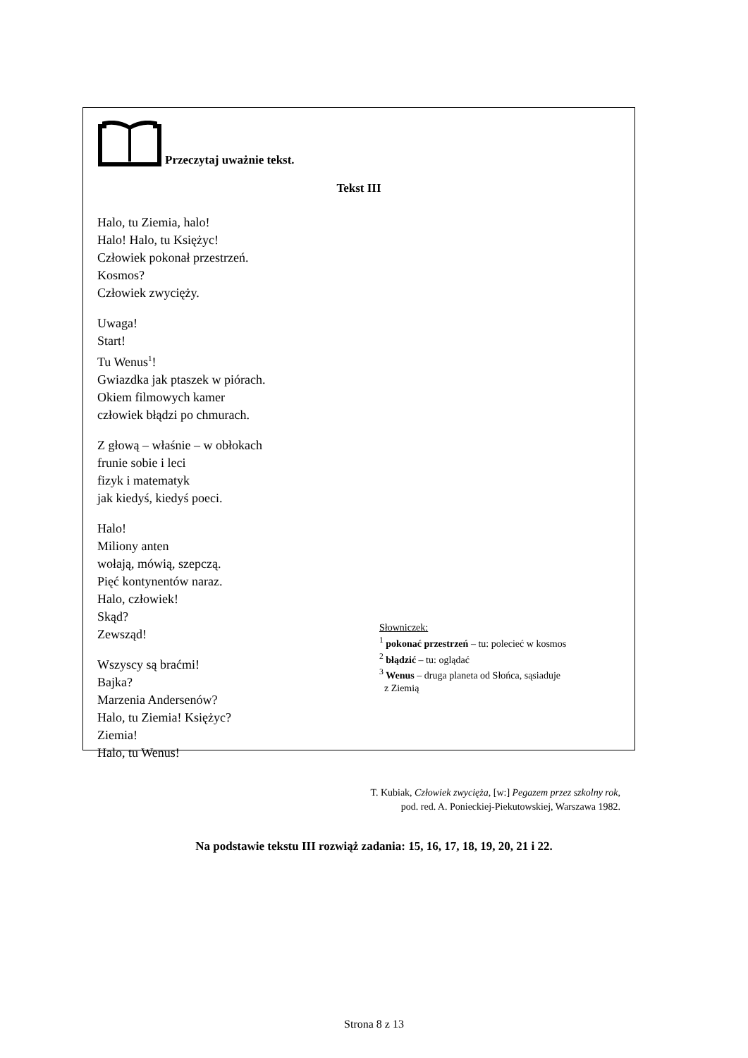Przeczytaj uważnie tekst.
Tekst III
Halo, tu Ziemia, halo!
Halo! Halo, tu Księżyc!
Człowiek pokonał przestrzeń.
Kosmos?
Człowiek zwycięży.
Uwaga!
Start!
Tu Wenus<sup>1</sup>!
Gwiazdka jak ptaszek w piórach.
Okiem filmowych kamer
człowiek błądzi po chmurach.
Z głową – właśnie – w obłokach
frunie sobie i leci
fizyk i matematyk
jak kiedyś, kiedyś poeci.
Halo!
Miliony anten
wołają, mówią, szepczą.
Pięć kontynentów naraz.
Halo, człowiek!
Skąd?
Zewsząd!
Wszyscy są braćmi!
Bajka?
Marzenia Andersenów?
Halo, tu Ziemia! Księżyc?
Ziemia!
Halo, tu Wenus!
Słowniczek:
<sup>1</sup> pokonać przestrzeń – tu: polecieć w kosmos
<sup>2</sup> błądzić – tu: oglądać
<sup>3</sup> Wenus – druga planeta od Słońca, sąsiaduje
z Ziemią
T. Kubiak, Człowiek zwycięża, [w:] Pegazem przez szkolny rok,
pod. red. A. Ponieckiej-Piekutowskiej, Warszawa 1982.
Na podstawie tekstu III rozwiąż zadania: 15, 16, 17, 18, 19, 20, 21 i 22.
Strona 8 z 13